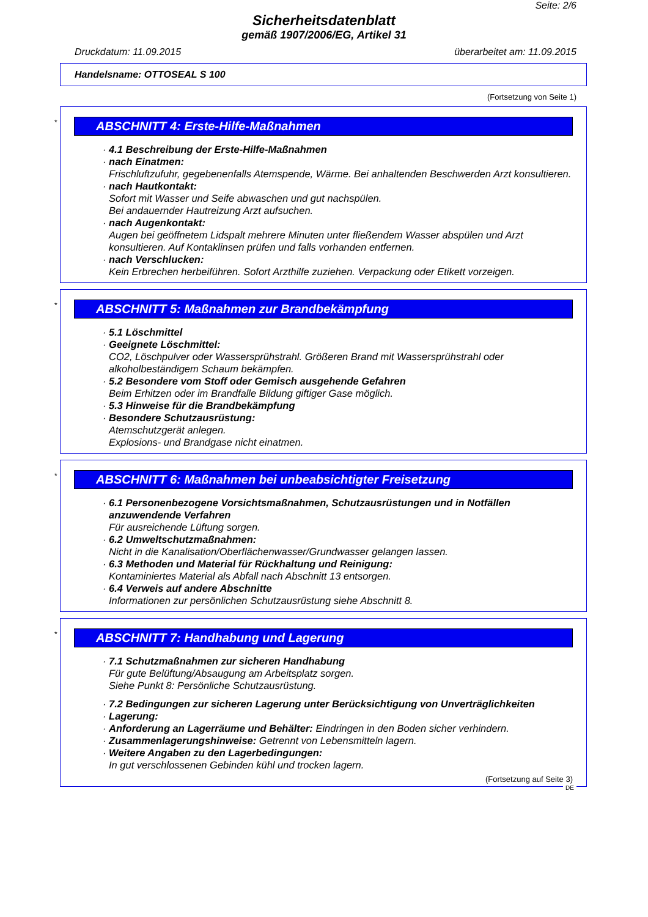Seite: 2/6
Sicherheitsdatenblatt
gemäß 1907/2006/EG, Artikel 31
Druckdatum: 11.09.2015 überarbeitet am: 11.09.2015
Handelsname: OTTOSEAL S 100
(Fortsetzung von Seite 1)
*
ABSCHNITT 4: Erste-Hilfe-Maßnahmen
· 4.1 Beschreibung der Erste-Hilfe-Maßnahmen
· nach Einatmen:
Frischluftzufuhr, gegebenenfalls Atemspende, Wärme. Bei anhaltenden Beschwerden Arzt konsultieren.
· nach Hautkontakt:
Sofort mit Wasser und Seife abwaschen und gut nachspülen.
Bei andauernder Hautreizung Arzt aufsuchen.
· nach Augenkontakt:
Augen bei geöffnetem Lidspalt mehrere Minuten unter fließendem Wasser abspülen und Arzt konsultieren. Auf Kontaklinsen prüfen und falls vorhanden entfernen.
· nach Verschlucken:
Kein Erbrechen herbeiführen. Sofort Arzthilfe zuziehen. Verpackung oder Etikett vorzeigen.
*
ABSCHNITT 5: Maßnahmen zur Brandbekämpfung
· 5.1 Löschmittel
· Geeignete Löschmittel:
CO2, Löschpulver oder Wassersprühstrahl. Größeren Brand mit Wassersprühstrahl oder alkoholbeständigem Schaum bekämpfen.
· 5.2 Besondere vom Stoff oder Gemisch ausgehende Gefahren
Beim Erhitzen oder im Brandfalle Bildung giftiger Gase möglich.
· 5.3 Hinweise für die Brandbekämpfung
· Besondere Schutzausrüstung:
Atemschutzgerät anlegen.
Explosions- und Brandgase nicht einatmen.
*
ABSCHNITT 6: Maßnahmen bei unbeabsichtigter Freisetzung
· 6.1 Personenbezogene Vorsichtsmaßnahmen, Schutzausrüstungen und in Notfällen anzuwendende Verfahren
Für ausreichende Lüftung sorgen.
· 6.2 Umweltschutzmaßnahmen:
Nicht in die Kanalisation/Oberflächenwasser/Grundwasser gelangen lassen.
· 6.3 Methoden und Material für Rückhaltung und Reinigung:
Kontaminiertes Material als Abfall nach Abschnitt 13 entsorgen.
· 6.4 Verweis auf andere Abschnitte
Informationen zur persönlichen Schutzausrüstung siehe Abschnitt 8.
*
ABSCHNITT 7: Handhabung und Lagerung
· 7.1 Schutzmaßnahmen zur sicheren Handhabung
Für gute Belüftung/Absaugung am Arbeitsplatz sorgen.
Siehe Punkt 8: Persönliche Schutzausrüstung.
· 7.2 Bedingungen zur sicheren Lagerung unter Berücksichtigung von Unverträglichkeiten
· Lagerung:
· Anforderung an Lagerräume und Behälter: Eindringen in den Boden sicher verhindern.
· Zusammenlagerungshinweise: Getrennt von Lebensmitteln lagern.
· Weitere Angaben zu den Lagerbedingungen:
In gut verschlossenen Gebinden kühl und trocken lagern.
(Fortsetzung auf Seite 3)
DE